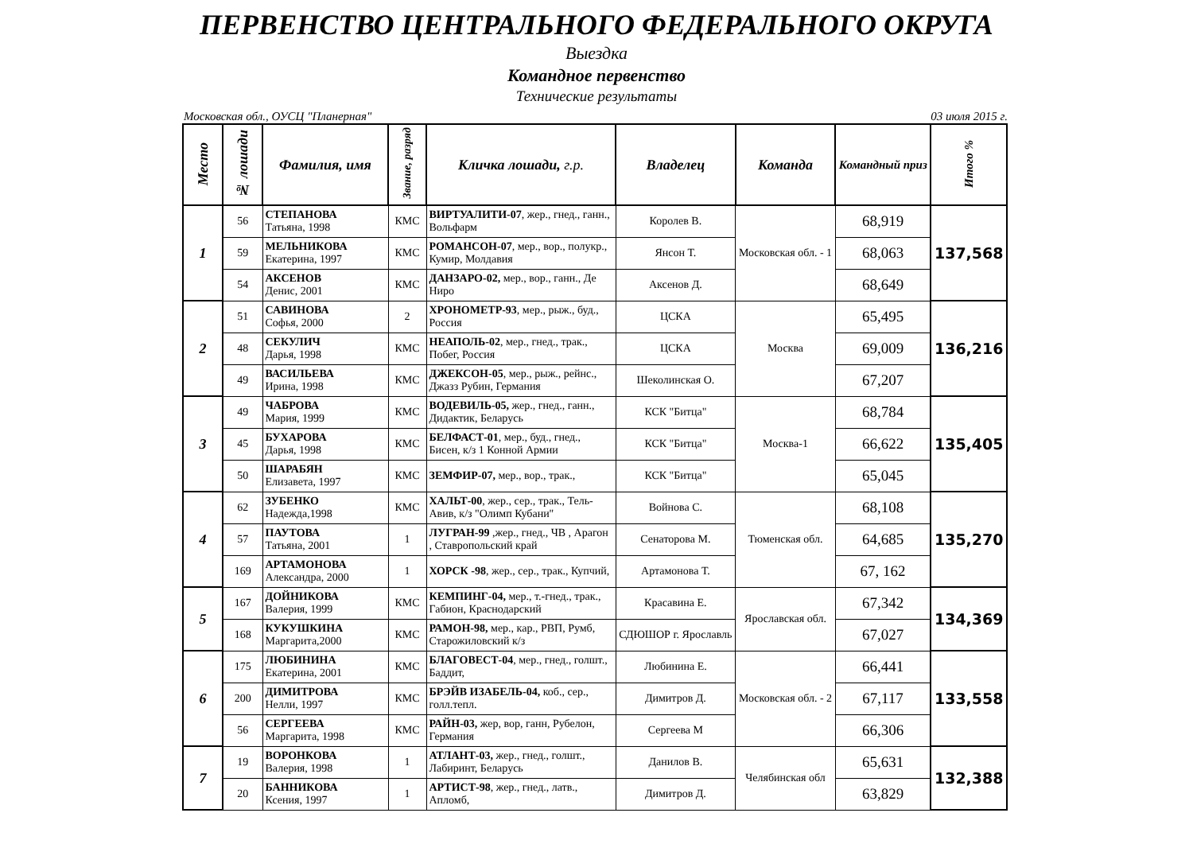ПЕРВЕНСТВО ЦЕНТРАЛЬНОГО ФЕДЕРАЛЬНОГО ОКРУГА
Выездка
Командное первенство
Технические результаты
Московская обл., ОУСЦ "Планерная" 03 июля 2015 г.
| Место | № лошади | Фамилия, имя | Звание, разряд | Кличка лошади, г.р. | Владелец | Команда | Командный приз | Итого % |
| --- | --- | --- | --- | --- | --- | --- | --- | --- |
| 1 | 56 | СТЕПАНОВА Татьяна, 1998 | КМС | ВИРТУАЛИТИ-07 , жер., гнед., ганн., Вольфарм | Королев В. | Московская обл. - 1 | 68,919 | 137,568 |
| | 59 | МЕЛЬНИКОВА Екатерина, 1997 | КМС | РОМАНСОН-07 , мер., вор., полукр., Кумир, Молдавия | Янсон Т. | | 68,063 | |
| | 54 | АКСЕНОВ Денис, 2001 | КМС | ДАНЗАРО-02, мер., вор., ганн., Де Ниро | Аксенов Д. | | 68,649 | |
| 2 | 51 | САВИНОВА Софья, 2000 | 2 | ХРОНОМЕТР-93 , мер., рыж., буд., Россия | ЦСКА | Москва | 65,495 | 136,216 |
| | 48 | СЕКУЛИЧ Дарья, 1998 | КМС | НЕАПОЛЬ-02 , мер., гнед., трак., Побег, Россия | ЦСКА | | 69,009 | |
| | 49 | ВАСИЛЬЕВА Ирина, 1998 | КМС | ДЖЕКСОН-05 , мер., рыж., рейнс., Джазз Рубин, Германия | Шеколинская О. | | 67,207 | |
| 3 | 49 | ЧАБРОВА Мария, 1999 | КМС | ВОДЕВИЛЬ-05, жер., гнед., ганн., Дидактик, Беларусь | КСК "Битца" | Москва-1 | 68,784 | 135,405 |
| | 45 | БУХАРОВА Дарья, 1998 | КМС | БЕЛФАСТ-01 , мер., буд., гнед., Бисен, к/з 1 Конной Армии | КСК "Битца" | | 66,622 | |
| | 50 | ШАРАБЯН Елизавета, 1997 | КМС | ЗЕМФИР-07, мер., вор., трак., | КСК "Битца" | | 65,045 | |
| 4 | 62 | ЗУБЕНКО Надежда,1998 | КМС | ХАЛЬТ-00 , жер., сер., трак., Тель-Авив, к/з "Олимп Кубани" | Войнова С. | Тюменская обл. | 68,108 | 135,270 |
| | 57 | ПАУТОВА Татьяна, 2001 | 1 | ЛУГРАН-99 ,жер., гнед., ЧВ , Арагон , Ставропольский край | Сенаторова М. | | 64,685 | |
| | 169 | АРТАМОНОВА Александра, 2000 | 1 | ХОРСК -98 , жер., сер., трак., Купчий, | Артамонова Т. | | 67, 162 | |
| 5 | 167 | ДОЙНИКОВА Валерия, 1999 | КМС | КЕМПИНГ-04, мер., т.-гнед., трак., Габион, Краснодарский | Красавина Е. | Ярославская обл. | 67,342 | 134,369 |
| | 168 | КУКУШКИНА Маргарита,2000 | КМС | РАМОН-98, мер., кар., РВП, Румб, Старожиловский к/з | СДЮШОР г. Ярославль | | 67,027 | |
| 6 | 175 | ЛЮБИНИНА Екатерина, 2001 | КМС | БЛАГОВЕСТ-04 , мер., гнед., голшт., Баддит, | Любинина Е. | Московская обл. - 2 | 66,441 | 133,558 |
| | 200 | ДИМИТРОВА Нелли, 1997 | КМС | БРЭЙВ ИЗАБЕЛЬ-04, коб., сер., голл.тепл. | Димитров Д. | | 67,117 | |
| | 56 | СЕРГЕЕВА Маргарита, 1998 | КМС | РАЙН-03, жер, вор, ганн, Рубелон, Германия | Сергеева М | | 66,306 | |
| 7 | 19 | ВОРОНКОВА Валерия, 1998 | 1 | АТЛАНТ-03, жер., гнед., голшт., Лабиринт, Беларусь | Данилов В. | Челябинская обл | 65,631 | 132,388 |
| | 20 | БАННИКОВА Ксения, 1997 | 1 | АРТИСТ-98 , жер., гнед., латв., Апломб, | Димитров Д. | | 63,829 | |